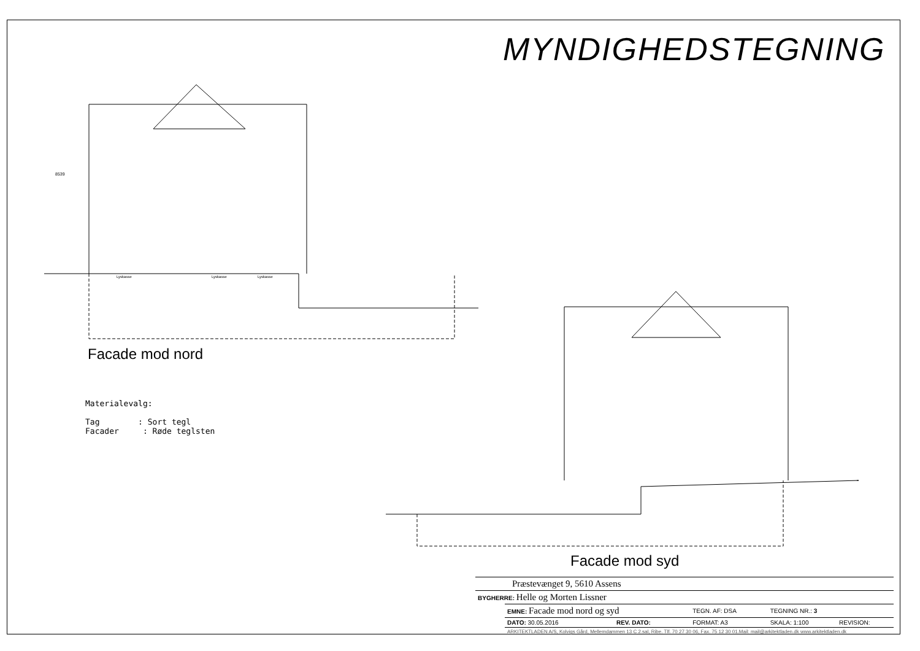MYNDIGHEDSTEGNING
Facade mod nord
Facade mod syd
Materialevalg:
Tag : Sort tegl
Facader : Røde teglsten
| Præstevænget 9, 5610 Assens | | | | | |
| BYGHERRE: Helle og Morten Lissner | | | | | |
| | EMNE: Facade mod nord og syd | | TEGN. AF: DSA | TEGNING NR.: 3 | |
| | DATO: 30.05.2016 | REV. DATO: | FORMAT: A3 | SKALA: 1:100 | REVISION: |
| | ARKITEKTLADEN A/S, Kolvigs Gård, Mellemdammen 13 C 2.sal, Ribe. Tlf. 70 27 30 06, Fax. 75 12 30 01.Mail: mail@arkitektladen.dk www.arkitektladen.dk | | | | |
8539
Lyskasse Lyskasse Lyskasse